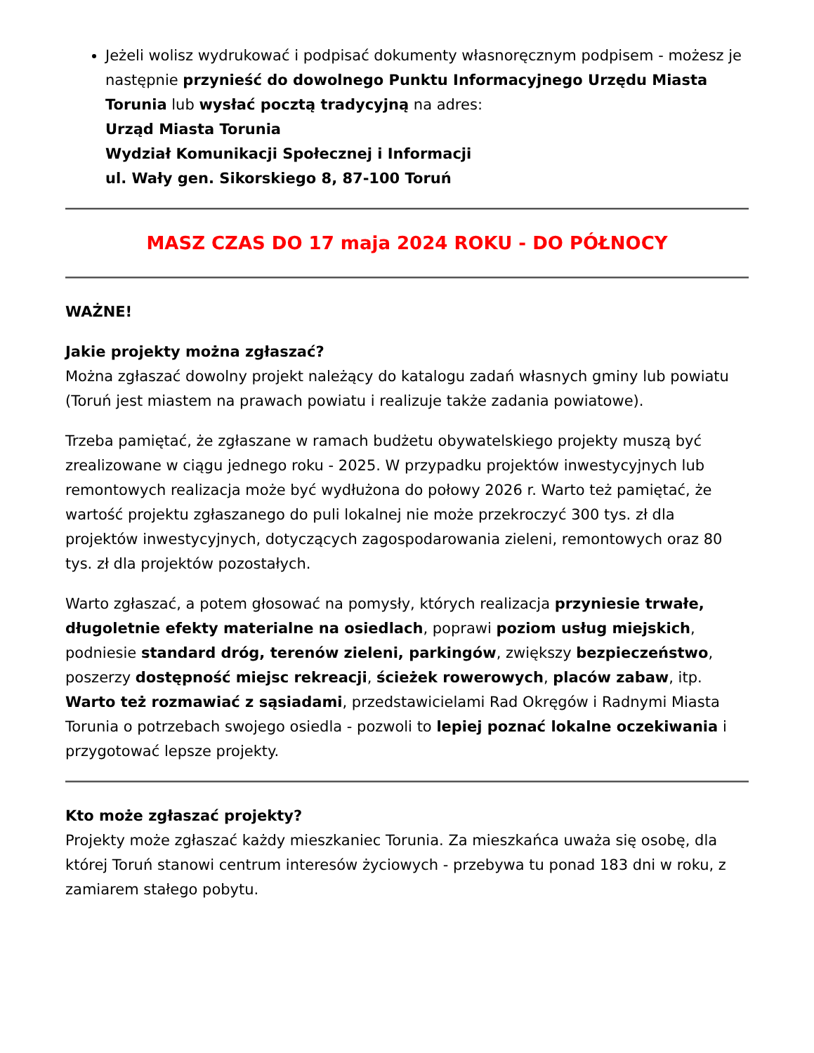Jeżeli wolisz wydrukować i podpisać dokumenty własnoręcznym podpisem - możesz je następnie przynieść do dowolnego Punktu Informacyjnego Urzędu Miasta Torunia lub wysłać pocztą tradycyjną na adres:
Urząd Miasta Torunia
Wydział Komunikacji Społecznej i Informacji
ul. Wały gen. Sikorskiego 8, 87-100 Toruń
MASZ CZAS DO 17 maja 2024 ROKU - DO PÓŁNOCY
WAŻNE!
Jakie projekty można zgłaszać?
Można zgłaszać dowolny projekt należący do katalogu zadań własnych gminy lub powiatu (Toruń jest miastem na prawach powiatu i realizuje także zadania powiatowe).
Trzeba pamiętać, że zgłaszane w ramach budżetu obywatelskiego projekty muszą być zrealizowane w ciągu jednego roku - 2025. W przypadku projektów inwestycyjnych lub remontowych realizacja może być wydłużona do połowy 2026 r. Warto też pamiętać, że wartość projektu zgłaszanego do puli lokalnej nie może przekroczyć 300 tys. zł dla projektów inwestycyjnych, dotyczących zagospodarowania zieleni, remontowych oraz 80 tys. zł dla projektów pozostałych.
Warto zgłaszać, a potem głosować na pomysły, których realizacja przyniesie trwałe, długoletnie efekty materialne na osiedlach, poprawi poziom usług miejskich, podniesie standard dróg, terenów zieleni, parkingów, zwiększy bezpieczeństwo, poszerzy dostępność miejsc rekreacji, ścieżek rowerowych, placów zabaw, itp. Warto też rozmawiać z sąsiadami, przedstawicielami Rad Okręgów i Radnymi Miasta Torunia o potrzebach swojego osiedla - pozwoli to lepiej poznać lokalne oczekiwania i przygotować lepsze projekty.
Kto może zgłaszać projekty?
Projekty może zgłaszać każdy mieszkaniec Torunia. Za mieszkańca uważa się osobę, dla której Toruń stanowi centrum interesów życiowych - przebywa tu ponad 183 dni w roku, z zamiarem stałego pobytu.